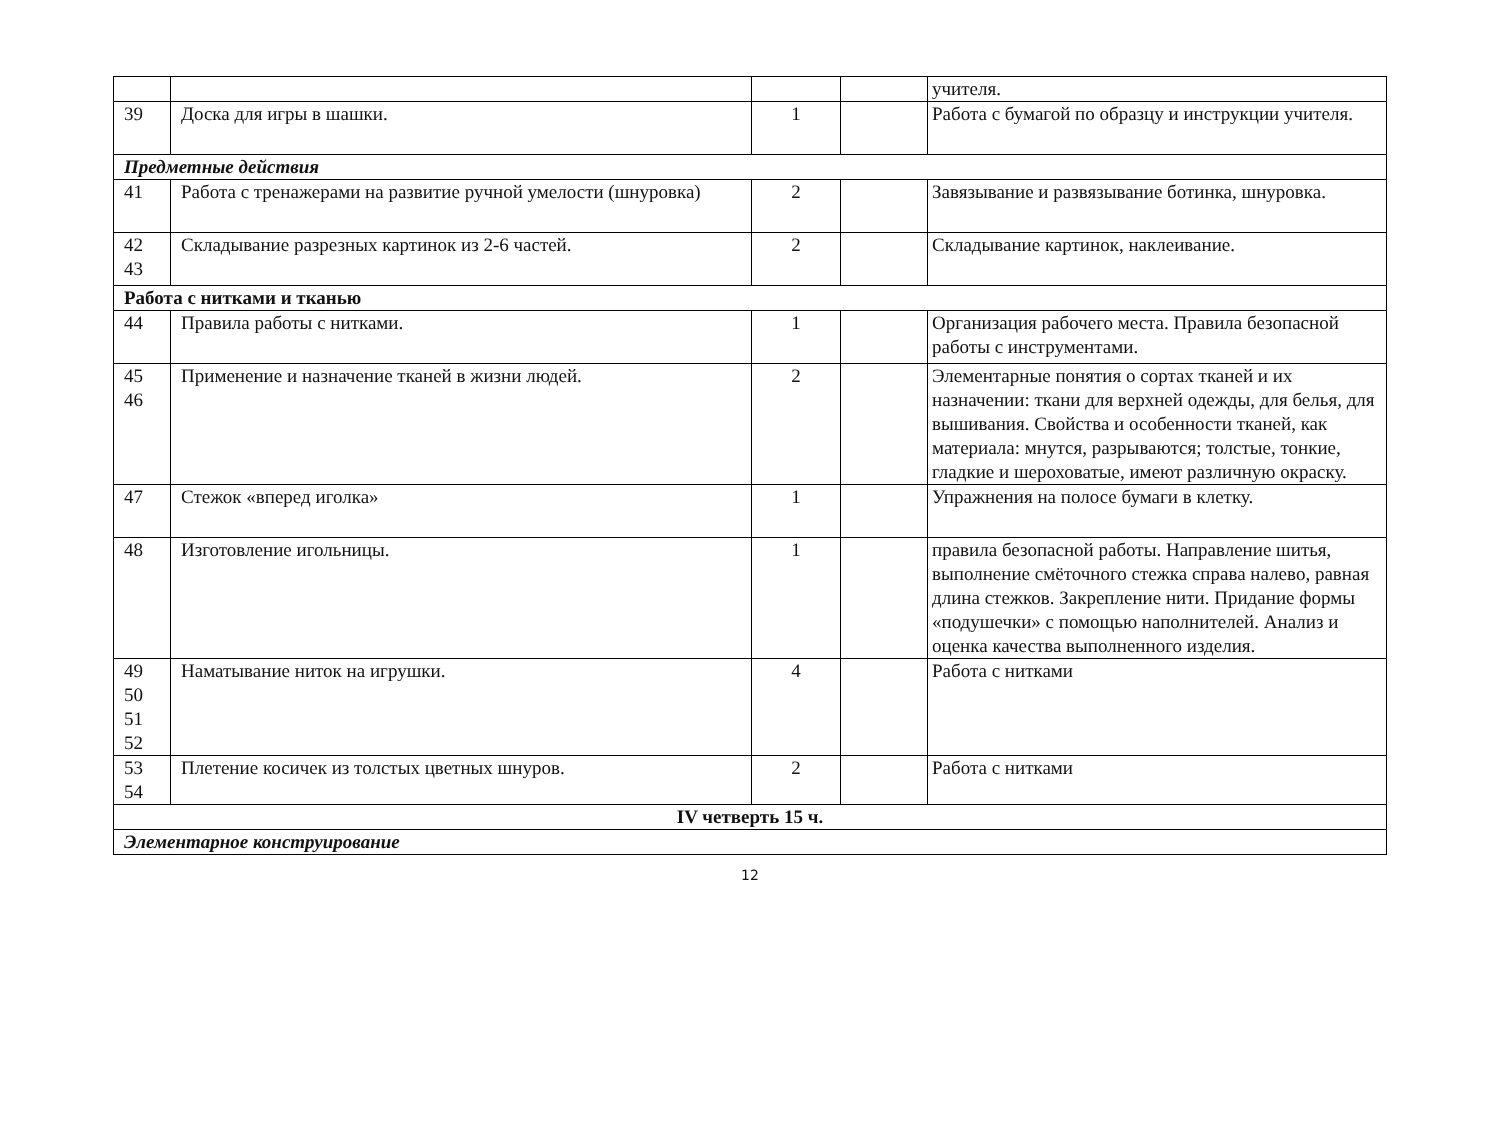| | | | | учителя. |
| 39 | Доска для игры в шашки. | 1 | | Работа с бумагой по образцу и инструкции учителя. |
| Предметные действия | | | | |
| 41 | Работа с тренажерами на развитие ручной умелости (шнуровка) | 2 | | Завязывание и развязывание ботинка, шнуровка. |
| 42 43 | Складывание разрезных картинок из 2-6 частей. | 2 | | Складывание картинок, наклеивание. |
| Работа с нитками и тканью | | | | |
| 44 | Правила работы с нитками. | 1 | | Организация рабочего места. Правила безопасной работы с инструментами. |
| 45 46 | Применение и назначение тканей в жизни людей. | 2 | | Элементарные понятия о сортах тканей и их назначении: ткани для верхней одежды, для белья, для вышивания. Свойства и особенности тканей, как материала: мнутся, разрываются; толстые, тонкие, гладкие и шероховатые, имеют различную окраску. |
| 47 | Стежок «вперед иголка» | 1 | | Упражнения на полосе бумаги в клетку. |
| 48 | Изготовление игольницы. | 1 | | правила безопасной работы. Направление шитья, выполнение смёточного стежка справа налево, равная длина стежков. Закрепление нити. Придание формы «подушечки» с помощью наполнителей. Анализ и оценка качества выполненного изделия. |
| 49 50 51 52 | Наматывание ниток на игрушки. | 4 | | Работа с нитками |
| 53 54 | Плетение косичек из толстых цветных шнуров. | 2 | | Работа с нитками |
| IV четверть 15 ч. | | | | |
| Элементарное конструирование | | | | |
12